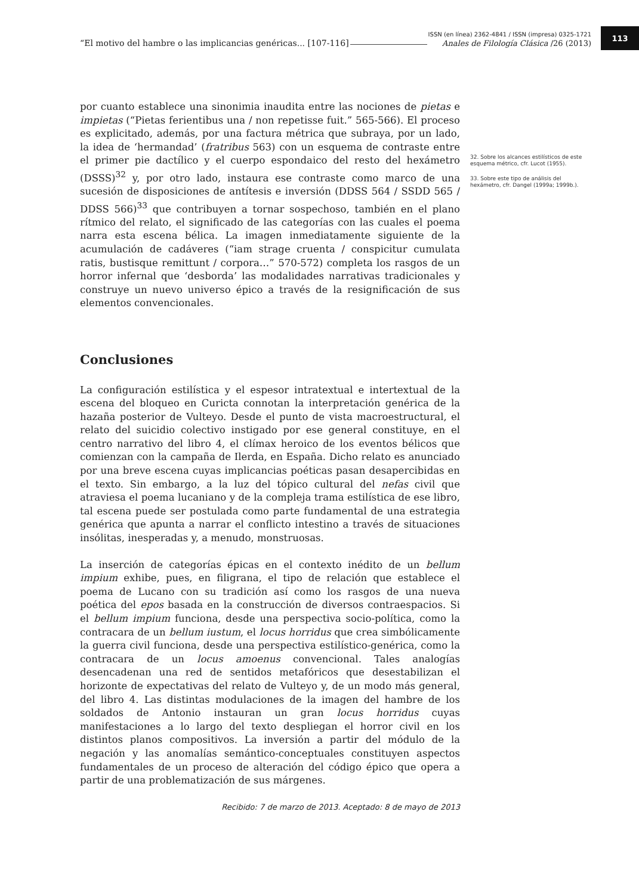“El motivo del hambre o las implicancias genéricas... [107-116]
ISSN (en línea) 2362-4841 / ISSN (impresa) 0325-1721
Anales de Filología Clásica /26 (2013)
113
por cuanto establece una sinonimia inaudita entre las nociones de pietas e impietas (“Pietas ferientibus una / non repetisse fuit.” 565-566). El proceso es explicitado, además, por una factura métrica que subraya, por un lado, la idea de ‘hermandad’ (fratribus 563) con un esquema de contraste entre el primer pie dactílico y el cuerpo espondaico del resto del hexámetro (DSSS)<sup>32</sup> y, por otro lado, instaura ese contraste como marco de una sucesión de disposiciones de antítesis e inversión (DDSS 564 / SSDD 565 / DDSS 566)<sup>33</sup> que contribuyen a tornar sospechoso, también en el plano rítmico del relato, el significado de las categorías con las cuales el poema narra esta escena bélica. La imagen inmediatamente siguiente de la acumulación de cadáveres (“iam strage cruenta / conspicitur cumulata ratis, bustisque remittunt / corpora…” 570-572) completa los rasgos de un horror infernal que ‘desborda’ las modalidades narrativas tradicionales y construye un nuevo universo épico a través de la resignificación de sus elementos convencionales.
Conclusiones
La configuración estilística y el espesor intratextual e intertextual de la escena del bloqueo en Curicta connotan la interpretación genérica de la hazaña posterior de Vulteyo. Desde el punto de vista macroestructural, el relato del suicidio colectivo instigado por ese general constituye, en el centro narrativo del libro 4, el clímax heroico de los eventos bélicos que comienzan con la campaña de Ilerda, en España. Dicho relato es anunciado por una breve escena cuyas implicancias poéticas pasan desapercibidas en el texto. Sin embargo, a la luz del tópico cultural del nefas civil que atraviesa el poema lucaniano y de la compleja trama estilística de ese libro, tal escena puede ser postulada como parte fundamental de una estrategia genérica que apunta a narrar el conflicto intestino a través de situaciones insólitas, inesperadas y, a menudo, monstruosas.
La inserción de categorías épicas en el contexto inédito de un bellum impium exhibe, pues, en filigrana, el tipo de relación que establece el poema de Lucano con su tradición así como los rasgos de una nueva poética del epos basada en la construcción de diversos contraespacios. Si el bellum impium funciona, desde una perspectiva socio-política, como la contracara de un bellum iustum, el locus horridus que crea simbólicamente la guerra civil funciona, desde una perspectiva estilístico-genérica, como la contracara de un locus amoenus convencional. Tales analogías desencadenan una red de sentidos metafóricos que desestabilizan el horizonte de expectativas del relato de Vulteyo y, de un modo más general, del libro 4. Las distintas modulaciones de la imagen del hambre de los soldados de Antonio instauran un gran locus horridus cuyas manifestaciones a lo largo del texto despliegan el horror civil en los distintos planos compositivos. La inversión a partir del módulo de la negación y las anomalías semántico-conceptuales constituyen aspectos fundamentales de un proceso de alteración del código épico que opera a partir de una problematización de sus márgenes.
Recibido: 7 de marzo de 2013. Aceptado: 8 de mayo de 2013
32. Sobre los alcances estilísticos de este esquema métrico, cfr. Lucot (1955).
33. Sobre este tipo de análisis del hexámetro, cfr. Dangel (1999a; 1999b.).